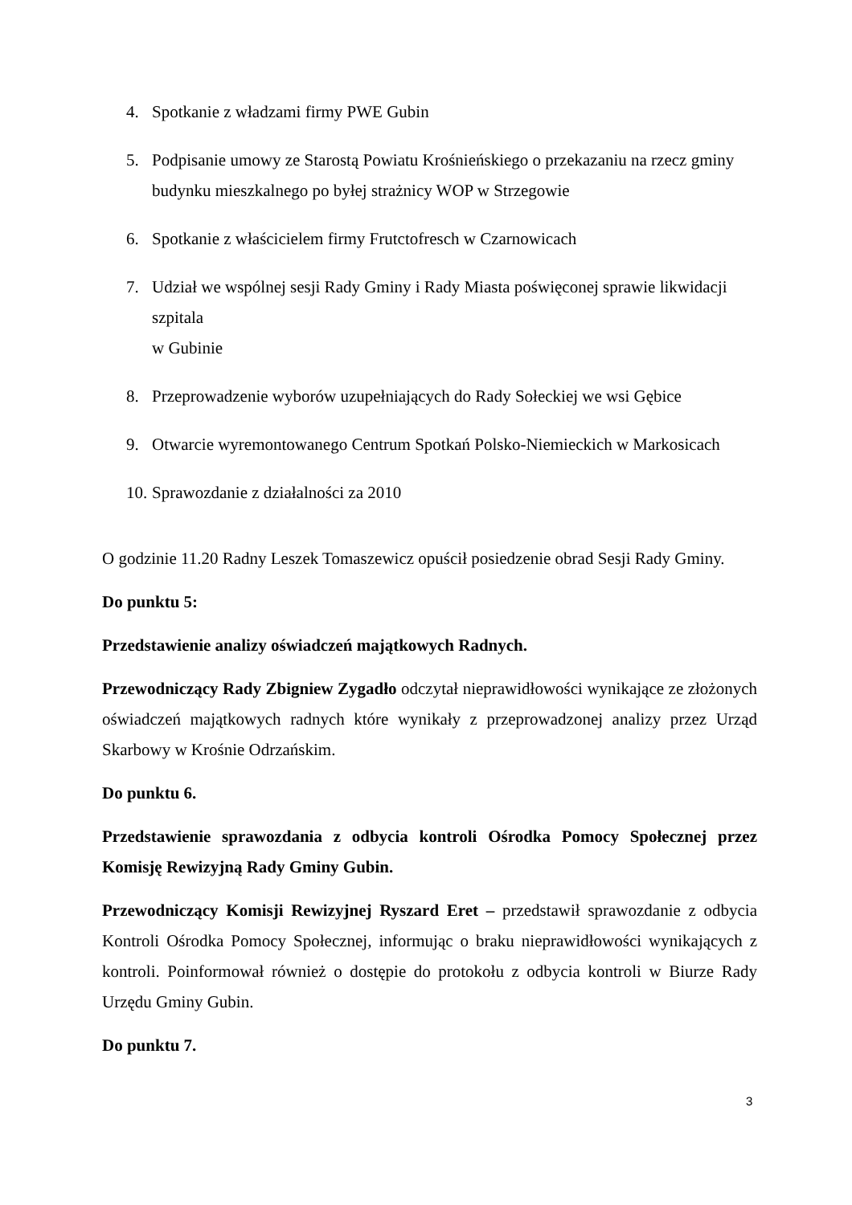4. Spotkanie z władzami firmy PWE Gubin
5. Podpisanie umowy ze Starostą Powiatu Krośnieńskiego o przekazaniu na rzecz gminy budynku mieszkalnego po byłej strażnicy WOP w Strzegowie
6. Spotkanie z właścicielem firmy Frutctofresch w Czarnowicach
7. Udział we wspólnej sesji Rady Gminy i Rady Miasta poświęconej sprawie likwidacji szpitala
w Gubinie
8. Przeprowadzenie wyborów uzupełniających do Rady Sołeckiej we wsi Gębice
9. Otwarcie wyremontowanego Centrum Spotkań Polsko-Niemieckich w Markosicach
10. Sprawozdanie z działalności za 2010
O godzinie 11.20 Radny Leszek Tomaszewicz opuścił posiedzenie obrad Sesji Rady Gminy.
Do punktu 5:
Przedstawienie analizy oświadczeń majątkowych Radnych.
Przewodniczący Rady Zbigniew Zygadło odczytał nieprawidłowości wynikające ze złożonych oświadczeń majątkowych radnych które wynikały z przeprowadzonej analizy przez Urząd Skarbowy w Krośnie Odrzańskim.
Do punktu 6.
Przedstawienie sprawozdania z odbycia kontroli Ośrodka Pomocy Społecznej przez Komisję Rewizyjną Rady Gminy Gubin.
Przewodniczący Komisji Rewizyjnej Ryszard Eret – przedstawił sprawozdanie z odbycia Kontroli Ośrodka Pomocy Społecznej, informując o braku nieprawidłowości wynikających z kontroli. Poinformował również o dostępie do protokołu z odbycia kontroli w Biurze Rady Urzędu Gminy Gubin.
Do punktu 7.
3